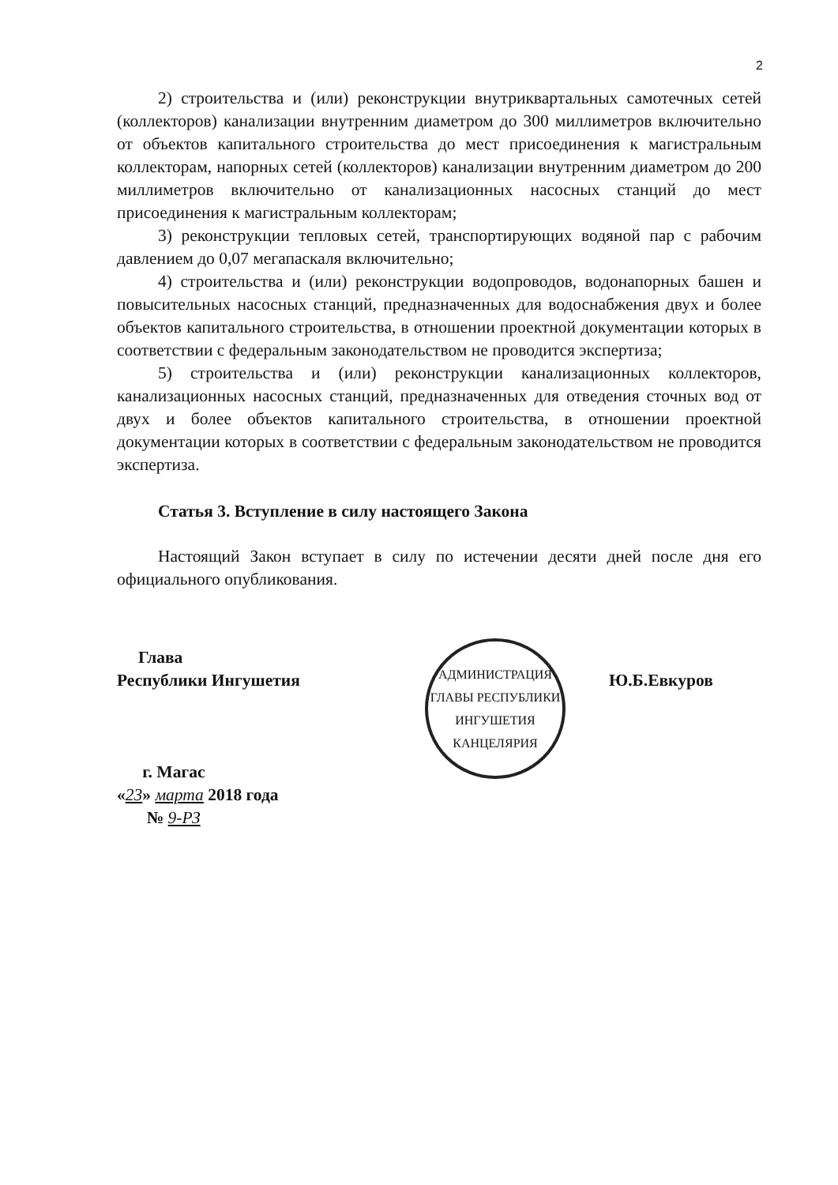2
2) строительства и (или) реконструкции внутриквартальных самотечных сетей (коллекторов) канализации внутренним диаметром до 300 миллиметров включительно от объектов капитального строительства до мест присоединения к магистральным коллекторам, напорных сетей (коллекторов) канализации внутренним диаметром до 200 миллиметров включительно от канализационных насосных станций до мест присоединения к магистральным коллекторам;
3) реконструкции тепловых сетей, транспортирующих водяной пар с рабочим давлением до 0,07 мегапаскаля включительно;
4) строительства и (или) реконструкции водопроводов, водонапорных башен и повысительных насосных станций, предназначенных для водоснабжения двух и более объектов капитального строительства, в отношении проектной документации которых в соответствии с федеральным законодательством не проводится экспертиза;
5) строительства и (или) реконструкции канализационных коллекторов, канализационных насосных станций, предназначенных для отведения сточных вод от двух и более объектов капитального строительства, в отношении проектной документации которых в соответствии с федеральным законодательством не проводится экспертиза.
Статья 3. Вступление в силу настоящего Закона
Настоящий Закон вступает в силу по истечении десяти дней после дня его официального опубликования.
Глава
Республики Ингушетия
г. Магас
«23» марта 2018 года
№ 9-РЗ
АДМИНИСТРАЦИЯ ГЛАВЫ РЕСПУБЛИКИ ИНГУШЕТИЯ
КАНЦЕЛЯРИЯ
Ю.Б.Евкуров